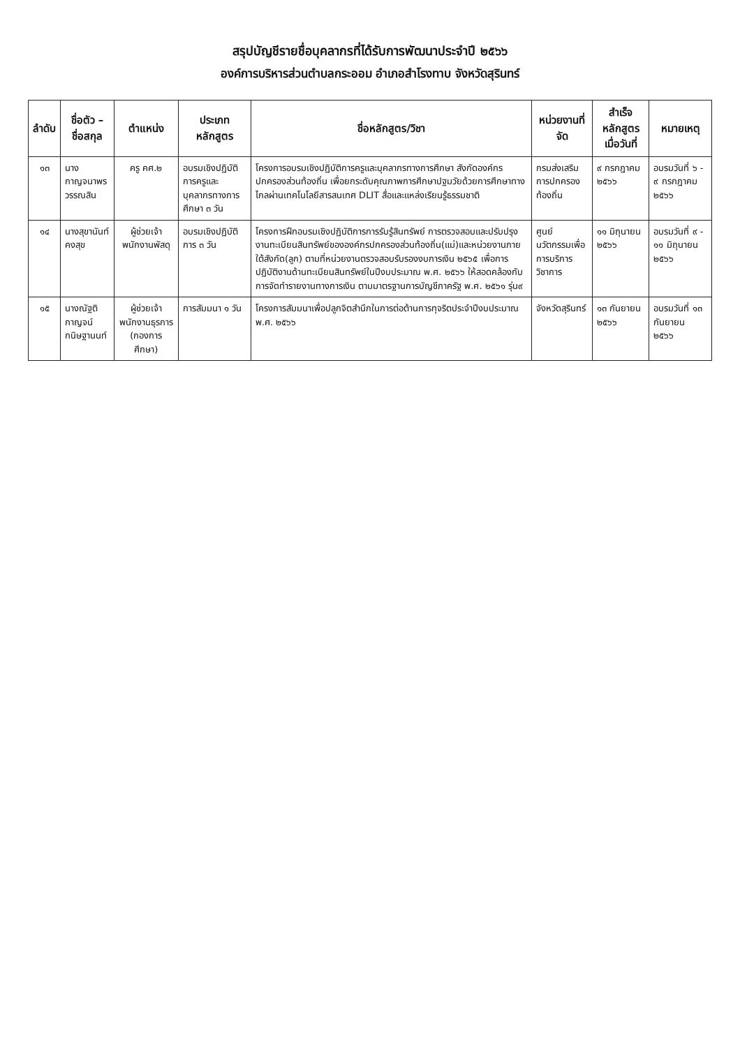สรุปบัญชีรายชื่อบุคลากรที่ได้รับการพัฒนาประจำปี ๒๕๖๖
องค์การบริหารส่วนตำบลกระออม อำเภอสำโรงทาบ จังหวัดสุรินทร์
| ลำดับ | ชื่อตัว – ชื่อสกุล | ตำแหน่ง | ประเภทหลักสูตร | ชื่อหลักสูตร/วิชา | หน่วยงานที่จัด | สำเร็จหลักสูตร เมื่อวันที่ | หมายเหตุ |
| --- | --- | --- | --- | --- | --- | --- | --- |
| ๑๓ | นางกาญจนาพร วรรณสิน | ครู คศ.๒ | อบรมเชิงปฏิบัติการครูและบุคลากรทางการศึกษา ๓ วัน | โครงการอบรมเชิงปฏิบัติการครูและบุคลากรทางการศึกษา สังกัดองค์กรปกครองส่วนท้องถิ่น เพื่อยกระดับคุณภาพการศึกษาปฐมวัยด้วยการศึกษาทางไกลผ่านเทคโนโลยีสารสนเทศ DLIT สื่อและแหล่งเรียนรู้ธรรมชาติ | กรมส่งเสริมการปกครองท้องถิ่น | ๙ กรกฎาคม ๒๕๖๖ | อบรมวันที่ ๖ - ๙ กรกฎาคม ๒๕๖๖ |
| ๑๔ | นางสุขานันท์ คงสุข | ผู้ช่วยเจ้าพนักงานพัสดุ | อบรมเชิงปฏิบัติการ ๓ วัน | โครงการฝึกอบรมเชิงปฏิบัติการการรับรู้สินทรัพย์ การตรวจสอบและปรับปรุงงานทะเบียนสินทรัพย์ขององค์กรปกครองส่วนท้องถิ่น(แม่)และหน่วยงานภายใต้สังกัด(ลูก) ตามที่หน่วยงานตรวจสอบรับรองงบการเงิน ๒๕๖๕ เพื่อการปฏิบัติงานด้านทะเบียนสินทรัพย์ในปีงบประมาณ พ.ศ. ๒๕๖๖ ให้สอดคล้องกับการจัดทำรายงานทางการเงิน ตามมาตรฐานการบัญชีภาครัฐ พ.ศ. ๒๕๖๑ รุ่น๙ | ศูนย์นวัตกรรมเพื่อการบริการวิชาการ | ๑๑ มิถุนายน ๒๕๖๖ | อบรมวันที่ ๙ - ๑๑ มิถุนายน ๒๕๖๖ |
| ๑๕ | นางณัฐติกาญจน์ กนิษฐานนท์ | ผู้ช่วยเจ้าพนักงานธุรการ (กองการศึกษา) | การสัมมนา ๑ วัน | โครงการสัมมนาเพื่อปลูกจิตสำนึกในการต่อต้านการทุจริตประจำปีงบประมาณ พ.ศ. ๒๕๖๖ | จังหวัดสุรินทร์ | ๑๓ กันยายน ๒๕๖๖ | อบรมวันที่ ๑๓ กันยายน ๒๕๖๖ |